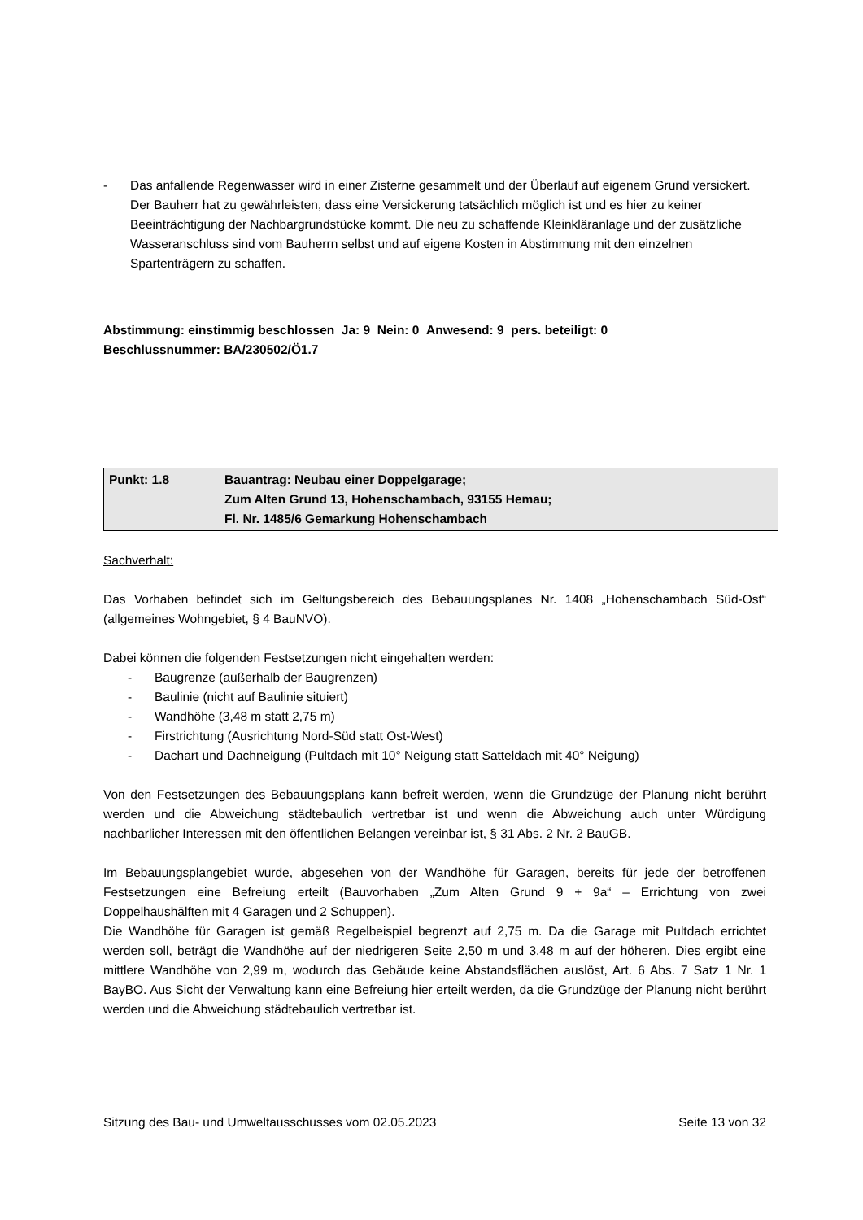- Das anfallende Regenwasser wird in einer Zisterne gesammelt und der Überlauf auf eigenem Grund versickert. Der Bauherr hat zu gewährleisten, dass eine Versickerung tatsächlich möglich ist und es hier zu keiner Beeinträchtigung der Nachbargrundstücke kommt. Die neu zu schaffende Kleinkläranlage und der zusätzliche Wasseranschluss sind vom Bauherrn selbst und auf eigene Kosten in Abstimmung mit den einzelnen Spartenträgern zu schaffen.
Abstimmung: einstimmig beschlossen Ja: 9 Nein: 0 Anwesend: 9 pers. beteiligt: 0
Beschlussnummer: BA/230502/Ö1.7
| Punkt: 1.8 | Bauantrag: Neubau einer Doppelgarage; Zum Alten Grund 13, Hohenschambach, 93155 Hemau; Fl. Nr. 1485/6 Gemarkung Hohenschambach |
Sachverhalt:
Das Vorhaben befindet sich im Geltungsbereich des Bebauungsplanes Nr. 1408 „Hohenschambach Süd-Ost“ (allgemeines Wohngebiet, § 4 BauNVO).
Dabei können die folgenden Festsetzungen nicht eingehalten werden:
- Baugrenze (außerhalb der Baugrenzen)
- Baulinie (nicht auf Baulinie situiert)
- Wandhöhe (3,48 m statt 2,75 m)
- Firstrichtung (Ausrichtung Nord-Süd statt Ost-West)
- Dachart und Dachneigung (Pultdach mit 10° Neigung statt Satteldach mit 40° Neigung)
Von den Festsetzungen des Bebauungsplans kann befreit werden, wenn die Grundzüge der Planung nicht berührt werden und die Abweichung städtebaulich vertretbar ist und wenn die Abweichung auch unter Würdigung nachbarlicher Interessen mit den öffentlichen Belangen vereinbar ist, § 31 Abs. 2 Nr. 2 BauGB.
Im Bebauungsplangebiet wurde, abgesehen von der Wandhöhe für Garagen, bereits für jede der betroffenen Festsetzungen eine Befreiung erteilt (Bauvorhaben „Zum Alten Grund 9 + 9a“ – Errichtung von zwei Doppelhaushälften mit 4 Garagen und 2 Schuppen).
Die Wandhöhe für Garagen ist gemäß Regelbeispiel begrenzt auf 2,75 m. Da die Garage mit Pultdach errichtet werden soll, beträgt die Wandhöhe auf der niedrigeren Seite 2,50 m und 3,48 m auf der höheren. Dies ergibt eine mittlere Wandhöhe von 2,99 m, wodurch das Gebäude keine Abstandsflächen auslöst, Art. 6 Abs. 7 Satz 1 Nr. 1 BayBO. Aus Sicht der Verwaltung kann eine Befreiung hier erteilt werden, da die Grundzüge der Planung nicht berührt werden und die Abweichung städtebaulich vertretbar ist.
Sitzung des Bau- und Umweltausschusses vom 02.05.2023 Seite 13 von 32